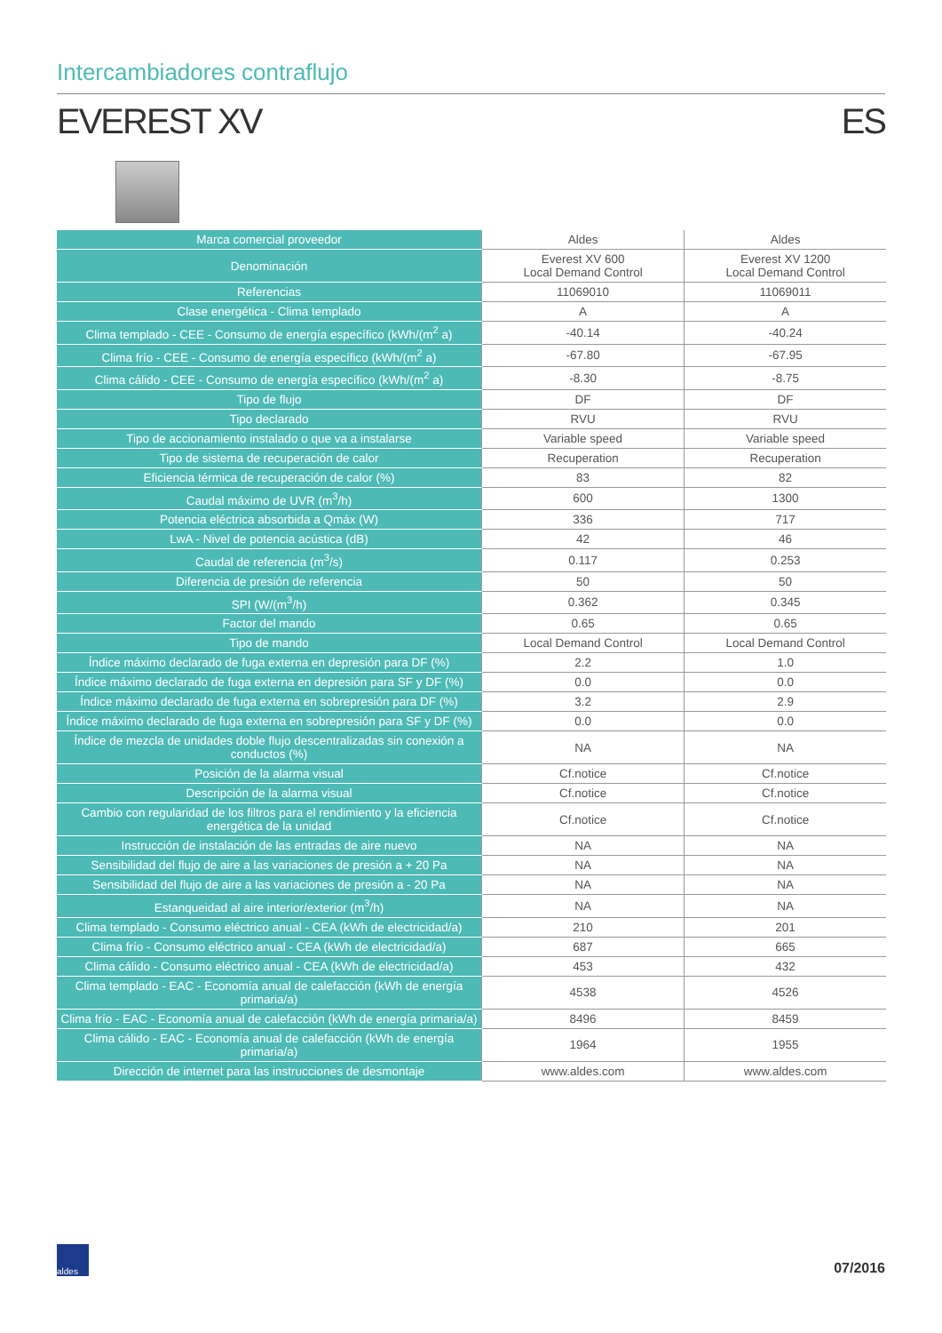Intercambiadores contraflujo
EVEREST XV ES
| Marca comercial proveedor | Aldes | Aldes |
| Denominación | Everest XV 600 Local Demand Control | Everest XV 1200 Local Demand Control |
| Referencias | 11069010 | 11069011 |
| Clase energética - Clima templado | A | A |
| Clima templado - CEE - Consumo de energía específico (kWh/(m<sup>2</sup> a) | -40.14 | -40.24 |
| Clima frío - CEE - Consumo de energía específico (kWh/(m<sup>2</sup> a) | -67.80 | -67.95 |
| Clima cálido - CEE - Consumo de energía específico (kWh/(m<sup>2</sup> a) | -8.30 | -8.75 |
| Tipo de flujo | DF | DF |
| Tipo declarado | RVU | RVU |
| Tipo de accionamiento instalado o que va a instalarse | Variable speed | Variable speed |
| Tipo de sistema de recuperación de calor | Recuperation | Recuperation |
| Eficiencia térmica de recuperación de calor (%) | 83 | 82 |
| Caudal máximo de UVR (m<sup>3</sup>/h) | 600 | 1300 |
| Potencia eléctrica absorbida a Qmáx (W) | 336 | 717 |
| LwA - Nivel de potencia acústica (dB) | 42 | 46 |
| Caudal de referencia (m<sup>3</sup>/s) | 0.117 | 0.253 |
| Diferencia de presión de referencia | 50 | 50 |
| SPI (W/(m<sup>3</sup>/h) | 0.362 | 0.345 |
| Factor del mando | 0.65 | 0.65 |
| Tipo de mando | Local Demand Control | Local Demand Control |
| Índice máximo declarado de fuga externa en depresión para DF (%) | 2.2 | 1.0 |
| Índice máximo declarado de fuga externa en depresión para SF y DF (%) | 0.0 | 0.0 |
| Índice máximo declarado de fuga externa en sobrepresión para DF (%) | 3.2 | 2.9 |
| Índice máximo declarado de fuga externa en sobrepresión para SF y DF (%) | 0.0 | 0.0 |
| Índice de mezcla de unidades doble flujo descentralizadas sin conexión a conductos (%) | NA | NA |
| Posición de la alarma visual | Cf.notice | Cf.notice |
| Descripción de la alarma visual | Cf.notice | Cf.notice |
| Cambio con regularidad de los filtros para el rendimiento y la eficiencia energética de la unidad | Cf.notice | Cf.notice |
| Instrucción de instalación de las entradas de aire nuevo | NA | NA |
| Sensibilidad del flujo de aire a las variaciones de presión a + 20 Pa | NA | NA |
| Sensibilidad del flujo de aire a las variaciones de presión a - 20 Pa | NA | NA |
| Estanqueidad al aire interior/exterior (m<sup>3</sup>/h) | NA | NA |
| Clima templado - Consumo eléctrico anual - CEA (kWh de electricidad/a) | 210 | 201 |
| Clima frío - Consumo eléctrico anual - CEA (kWh de electricidad/a) | 687 | 665 |
| Clima cálido - Consumo eléctrico anual - CEA (kWh de electricidad/a) | 453 | 432 |
| Clima templado - EAC - Economía anual de calefacción (kWh de energía primaria/a) | 4538 | 4526 |
| Clima frío - EAC - Economía anual de calefacción (kWh de energía primaria/a) | 8496 | 8459 |
| Clima cálido - EAC - Economía anual de calefacción (kWh de energía primaria/a) | 1964 | 1955 |
| Dirección de internet para las instrucciones de desmontaje | www.aldes.com | www.aldes.com |
aldes
07/2016